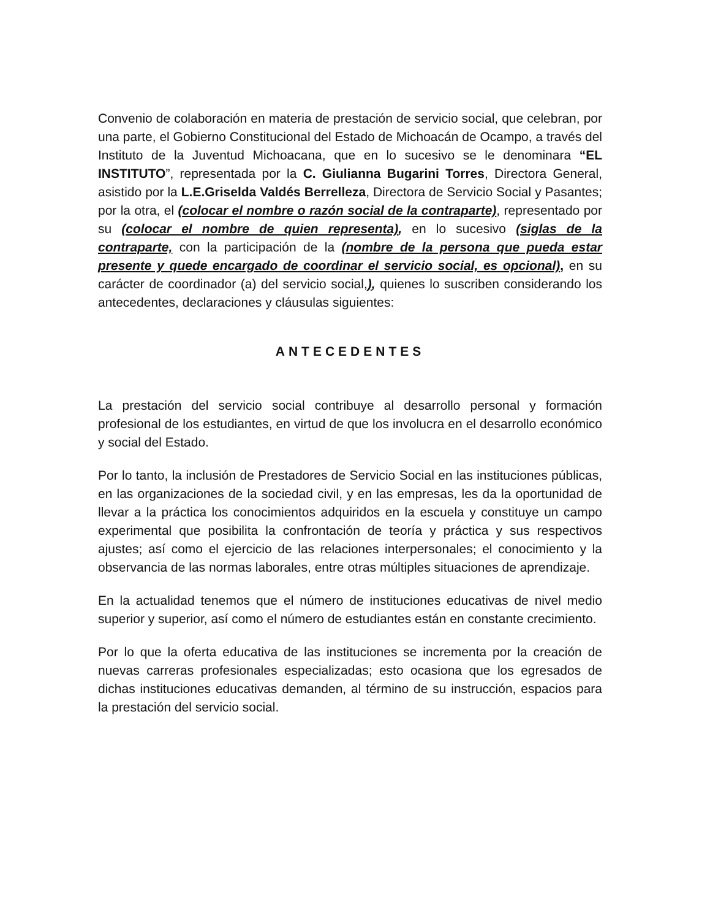Convenio de colaboración en materia de prestación de servicio social, que celebran, por una parte, el Gobierno Constitucional del Estado de Michoacán de Ocampo, a través del Instituto de la Juventud Michoacana, que en lo sucesivo se le denominara “EL INSTITUTO”, representada por la C. Giulianna Bugarini Torres, Directora General, asistido por la L.E.Griselda Valdés Berrelleza, Directora de Servicio Social y Pasantes; por la otra, el (colocar el nombre o razón social de la contraparte), representado por su (colocar el nombre de quien representa), en lo sucesivo (siglas de la contraparte, con la participación de la (nombre de la persona que pueda estar presente y quede encargado de coordinar el servicio social, es opcional), en su carácter de coordinador (a) del servicio social,), quienes lo suscriben considerando los antecedentes, declaraciones y cláusulas siguientes:
ANTECEDENTES
La prestación del servicio social contribuye al desarrollo personal y formación profesional de los estudiantes, en virtud de que los involucra en el desarrollo económico y social del Estado.
Por lo tanto, la inclusión de Prestadores de Servicio Social en las instituciones públicas, en las organizaciones de la sociedad civil, y en las empresas, les da la oportunidad de llevar a la práctica los conocimientos adquiridos en la escuela y constituye un campo experimental que posibilita la confrontación de teoría y práctica y sus respectivos ajustes; así como el ejercicio de las relaciones interpersonales; el conocimiento y la observancia de las normas laborales, entre otras múltiples situaciones de aprendizaje.
En la actualidad tenemos que el número de instituciones educativas de nivel medio superior y superior, así como el número de estudiantes están en constante crecimiento.
Por lo que la oferta educativa de las instituciones se incrementa por la creación de nuevas carreras profesionales especializadas; esto ocasiona que los egresados de dichas instituciones educativas demanden, al término de su instrucción, espacios para la prestación del servicio social.